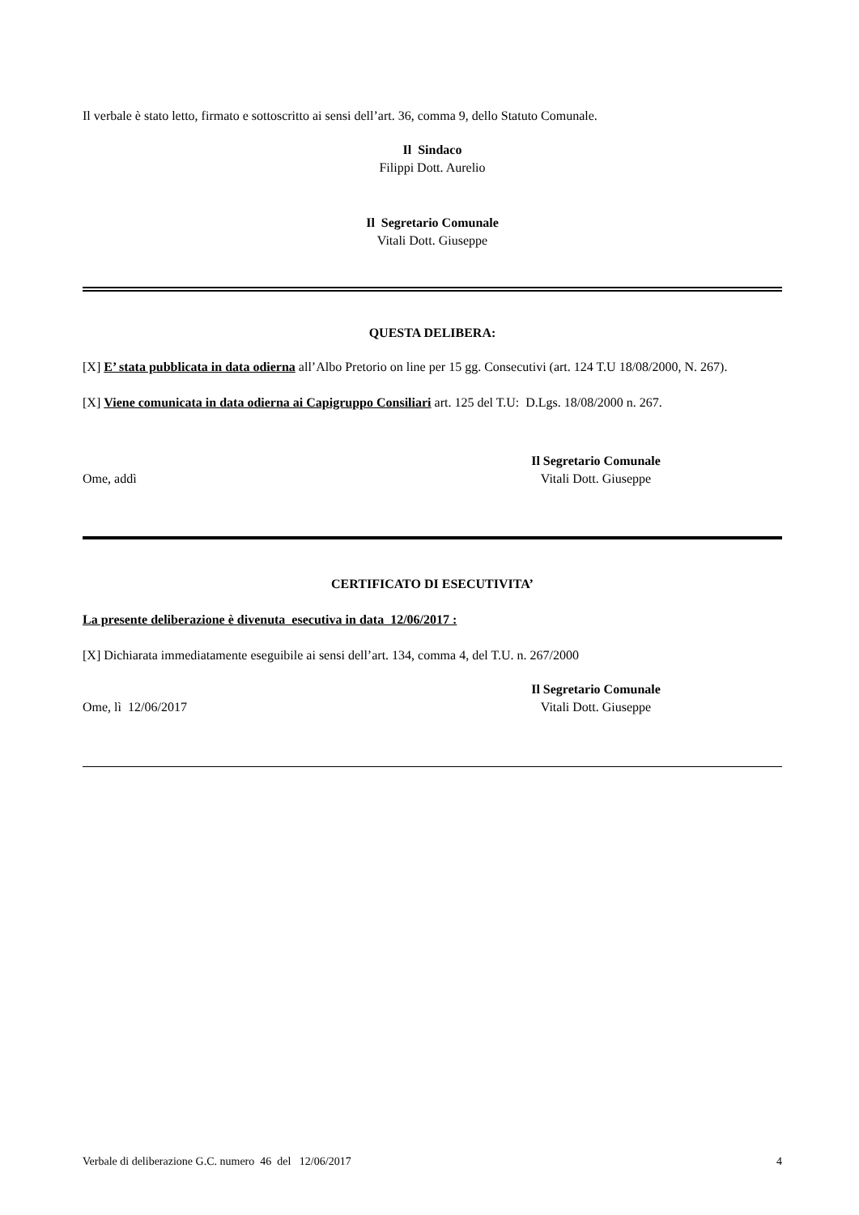Il verbale è stato letto, firmato e sottoscritto ai sensi dell’art. 36, comma 9, dello Statuto Comunale.
Il Sindaco
Filippi Dott. Aurelio
Il Segretario Comunale
Vitali Dott. Giuseppe
QUESTA DELIBERA:
[X] E’ stata pubblicata in data odierna all’Albo Pretorio on line per 15 gg. Consecutivi (art. 124 T.U 18/08/2000, N. 267).
[X] Viene comunicata in data odierna ai Capigruppo Consiliari art. 125 del T.U: D.Lgs. 18/08/2000 n. 267.
Ome, addì
Il Segretario Comunale
Vitali Dott. Giuseppe
CERTIFICATO DI ESECUTIVITA’
La presente deliberazione è divenuta esecutiva in data 12/06/2017 :
[X] Dichiarata immediatamente eseguibile ai sensi dell’art. 134, comma 4, del T.U. n. 267/2000
Ome, lì 12/06/2017
Il Segretario Comunale
Vitali Dott. Giuseppe
Verbale di deliberazione G.C. numero 46 del 12/06/2017
4